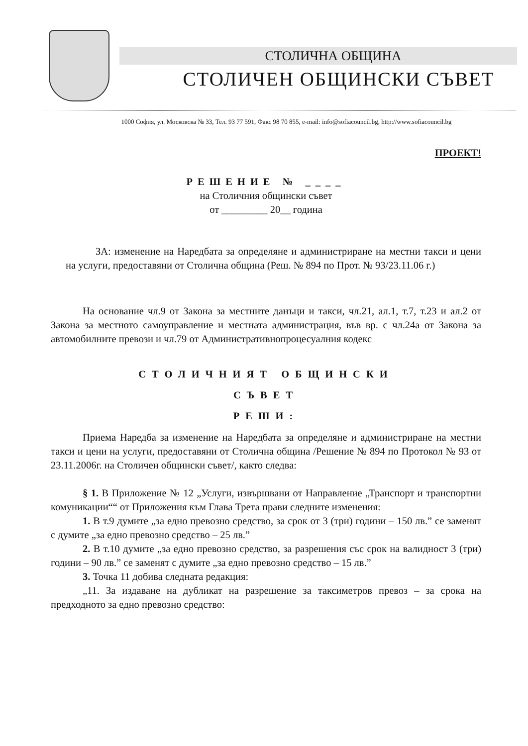СТОЛИЧНА ОБЩИНА
СТОЛИЧЕН ОБЩИНСКИ СЪВЕТ
1000 София, ул. Московска № 33, Тел. 93 77 591, Факс 98 70 855, e-mail: info@sofiacouncil.bg, http://www.sofiacouncil.bg
ПРОЕКТ!
РЕШЕНИЕ № ____
на Столичния общински съвет
от _________ 20__ година
ЗА: изменение на Наредбата за определяне и администриране на местни такси и цени на услуги, предоставяни от Столична община (Реш. № 894 по Прот. № 93/23.11.06 г.)
На основание чл.9 от Закона за местните данъци и такси, чл.21, ал.1, т.7, т.23 и ал.2 от Закона за местното самоуправление и местната администрация, във вр. с чл.24а от Закона за автомобилните превози и чл.79 от Административнопроцесуалния кодекс
СТОЛИЧНИЯТ ОБЩИНСКИ
СЪВЕТ
РЕШИ:
Приема Наредба за изменение на Наредбата за определяне и администриране на местни такси и цени на услуги, предоставяни от Столична община /Решение № 894 по Протокол № 93 от 23.11.2006г. на Столичен общински съвет/, както следва:
§ 1. В Приложение № 12 „Услуги, извършвани от Направление „Транспорт и транспортни комуникации““ от Приложения към Глава Трета прави следните изменения:
1. В т.9 думите „за едно превозно средство, за срок от 3 (три) години – 150 лв.” се заменят с думите „за едно превозно средство – 25 лв.”
2. В т.10 думите „за едно превозно средство, за разрешения със срок на валидност 3 (три) години – 90 лв.” се заменят с думите „за едно превозно средство – 15 лв.”
3. Точка 11 добива следната редакция:
„11. За издаване на дубликат на разрешение за таксиметров превоз – за срока на предходното за едно превозно средство: